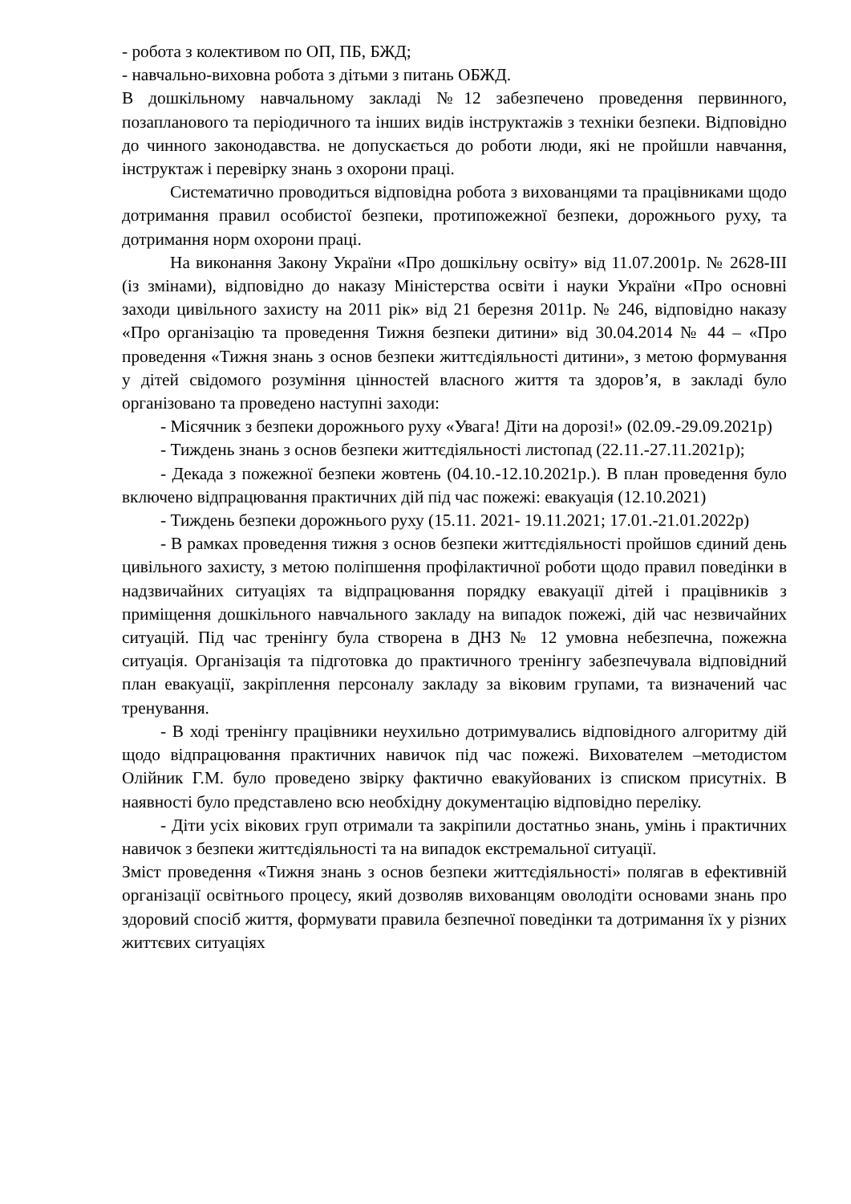- робота з колективом по ОП, ПБ, БЖД;
- навчально-виховна робота з дітьми з питань ОБЖД.
В дошкільному навчальному закладі №12 забезпечено проведення первинного, позапланового та періодичного та інших видів інструктажів з техніки безпеки. Відповідно до чинного законодавства. не допускається до роботи люди, які не пройшли навчання, інструктаж і перевірку знань з охорони праці.
Систематично проводиться відповідна робота з вихованцями та працівниками щодо дотримання правил особистої безпеки, протипожежної безпеки, дорожнього руху, та дотримання норм охорони праці.
На виконання Закону України «Про дошкільну освіту» від 11.07.2001р. № 2628-ІІІ (із змінами), відповідно до наказу Міністерства освіти і науки України «Про основні заходи цивільного захисту на 2011 рік» від 21 березня 2011р. № 246, відповідно наказу «Про організацію та проведення Тижня безпеки дитини» від 30.04.2014 № 44 – «Про проведення «Тижня знань з основ безпеки життєдіяльності дитини», з метою формування у дітей свідомого розуміння цінностей власного життя та здоров’я, в закладі було організовано та проведено наступні заходи:
- Місячник з безпеки дорожнього руху «Увага! Діти на дорозі!» (02.09.-29.09.2021р)
- Тиждень знань з основ безпеки життєдіяльності листопад (22.11.-27.11.2021р);
- Декада з пожежної безпеки жовтень (04.10.-12.10.2021р.). В план проведення було включено відпрацювання практичних дій під час пожежі: евакуація (12.10.2021)
- Тиждень безпеки дорожнього руху (15.11. 2021- 19.11.2021; 17.01.-21.01.2022р)
- В рамках проведення тижня з основ безпеки життєдіяльності пройшов єдиний день цивільного захисту, з метою поліпшення профілактичної роботи щодо правил поведінки в надзвичайних ситуаціях та відпрацювання порядку евакуації дітей і працівників з приміщення дошкільного навчального закладу на випадок пожежі, дій час незвичайних ситуацій. Під час тренінгу була створена в ДНЗ № 12 умовна небезпечна, пожежна ситуація. Організація та підготовка до практичного тренінгу забезпечувала відповідний план евакуації, закріплення персоналу закладу за віковим групами, та визначений час тренування.
- В ході тренінгу працівники неухильно дотримувались відповідного алгоритму дій щодо відпрацювання практичних навичок під час пожежі. Вихователем –методистом Олійник Г.М. було проведено звірку фактично евакуйованих із списком присутніх. В наявності було представлено всю необхідну документацію відповідно переліку.
- Діти усіх вікових груп отримали та закріпили достатньо знань, умінь і практичних навичок з безпеки життєдіяльності та на випадок екстремальної ситуації.
Зміст проведення «Тижня знань з основ безпеки життєдіяльності» полягав в ефективній організації освітнього процесу, який дозволяв вихованцям оволодіти основами знань про здоровий спосіб життя, формувати правила безпечної поведінки та дотримання їх у різних життєвих ситуаціях